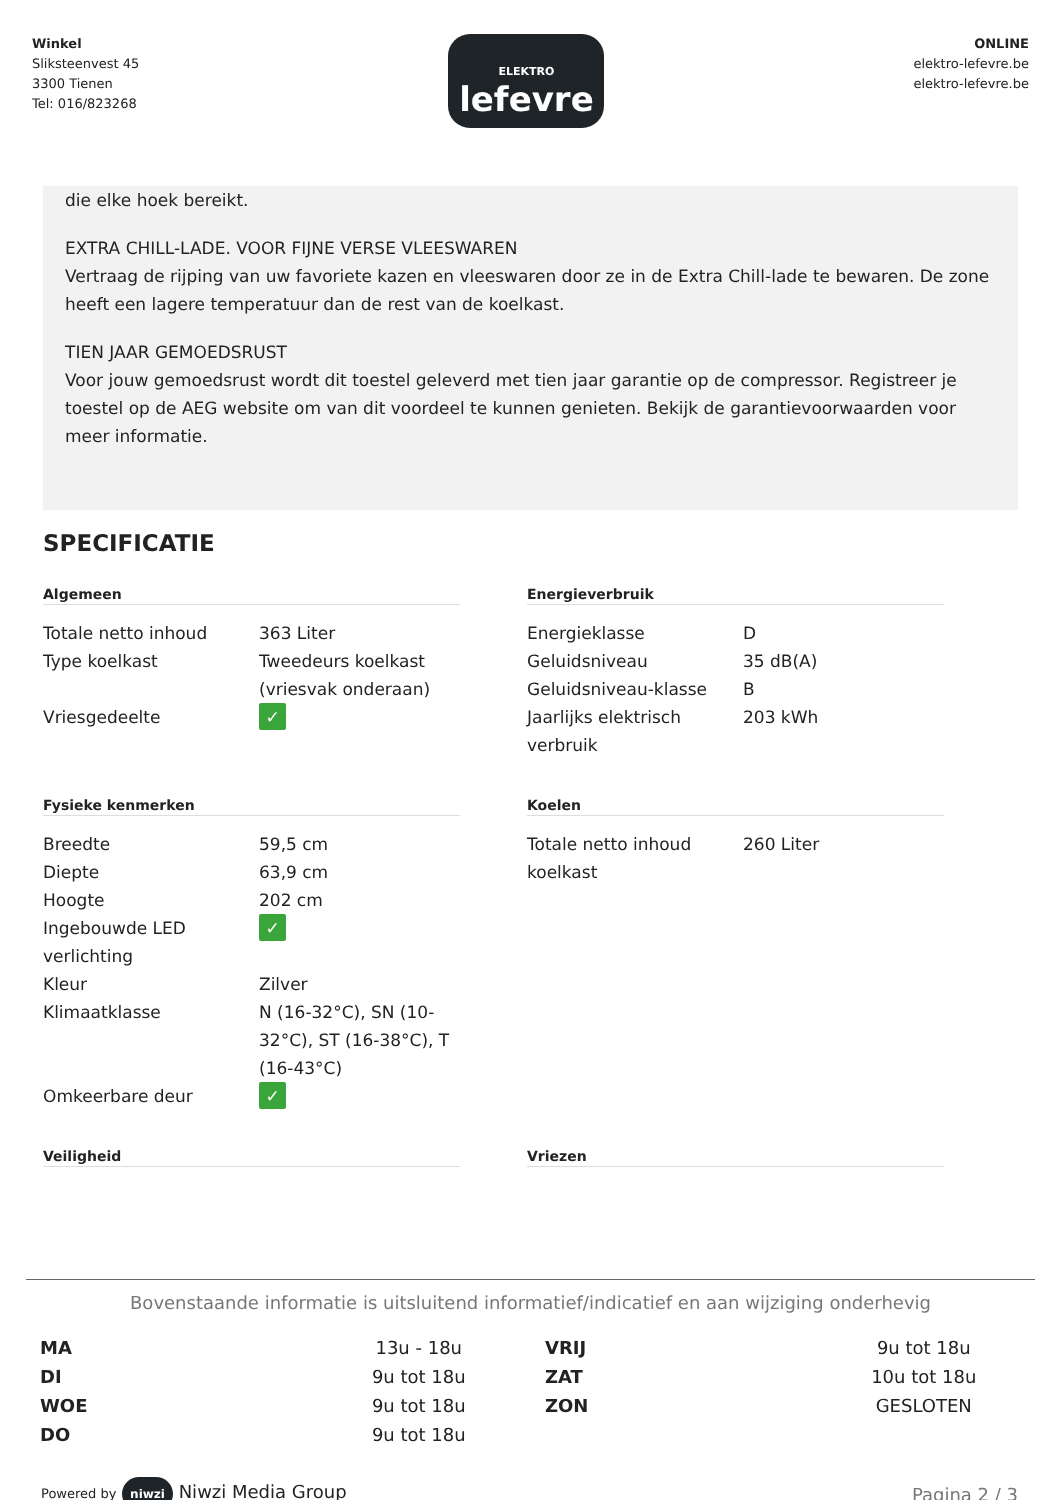Winkel
Sliksteenvest 45
3300 Tienen
Tel: 016/823268
ELEKTRO
lefevre
ONLINE
elektro-lefevre.be
elektro-lefevre.be
die elke hoek bereikt.
EXTRA CHILL-LADE. VOOR FIJNE VERSE VLEESWAREN
Vertraag de rijping van uw favoriete kazen en vleeswaren door ze in de Extra Chill-lade te bewaren. De zone heeft een lagere temperatuur dan de rest van de koelkast.
TIEN JAAR GEMOEDSRUST
Voor jouw gemoedsrust wordt dit toestel geleverd met tien jaar garantie op de compressor. Registreer je toestel op de AEG website om van dit voordeel te kunnen genieten. Bekijk de garantievoorwaarden voor meer informatie.
SPECIFICATIE
Algemeen
| Totale netto inhoud | 363 Liter |
| Type koelkast | Tweedeurs koelkast (vriesvak onderaan) |
| Vriesgedeelte | ✓ |
Energieverbruik
| Energieklasse | D |
| Geluidsniveau | 35 dB(A) |
| Geluidsniveau-klasse | B |
| Jaarlijks elektrisch verbruik | 203 kWh |
Fysieke kenmerken
| Breedte | 59,5 cm |
| Diepte | 63,9 cm |
| Hoogte | 202 cm |
| Ingebouwde LED verlichting | ✓ |
| Kleur | Zilver |
| Klimaatklasse | N (16-32°C), SN (10-32°C), ST (16-38°C), T (16-43°C) |
| Omkeerbare deur | ✓ |
Koelen
| Totale netto inhoud koelkast | 260 Liter |
Veiligheid
Vriezen
Bovenstaande informatie is uitsluitend informatief/indicatief en aan wijziging onderhevig
| MA | 13u - 18u | VRIJ | 9u tot 18u |
| DI | 9u tot 18u | ZAT | 10u tot 18u |
| WOE | 9u tot 18u | ZON | GESLOTEN |
| DO | 9u tot 18u | | |
Powered by niwzi Niwzi Media Group
Pagina 2 / 3